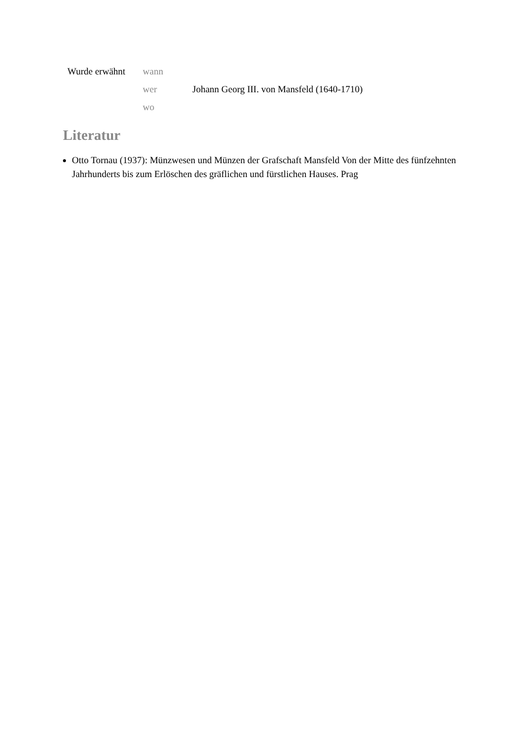| Wurde erwähnt | wann | |
| | wer | Johann Georg III. von Mansfeld (1640-1710) |
| | wo | |
Literatur
Otto Tornau (1937): Münzwesen und Münzen der Grafschaft Mansfeld Von der Mitte des fünfzehnten Jahrhunderts bis zum Erlöschen des gräflichen und fürstlichen Hauses. Prag